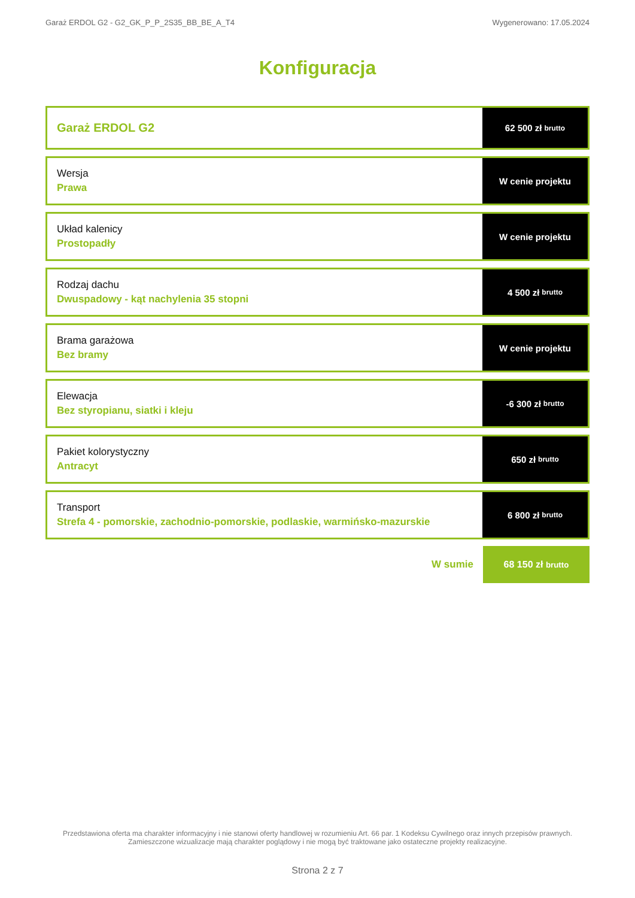Garaż ERDOL G2 - G2_GK_P_P_2S35_BB_BE_A_T4 Wygenerowano: 17.05.2024
Konfiguracja
Garaż ERDOL G2
62 500 zł brutto
Wersja
Prawa
W cenie projektu
Układ kalenicy
Prostopadły
W cenie projektu
Rodzaj dachu
Dwuspadowy - kąt nachylenia 35 stopni
4 500 zł brutto
Brama garażowa
Bez bramy
W cenie projektu
Elewacja
Bez styropianu, siatki i kleju
-6 300 zł brutto
Pakiet kolorystyczny
Antracyt
650 zł brutto
Transport
Strefa 4 - pomorskie, zachodnio-pomorskie, podlaskie, warmińsko-mazurskie
6 800 zł brutto
W sumie
68 150 zł brutto
Przedstawiona oferta ma charakter informacyjny i nie stanowi oferty handlowej w rozumieniu Art. 66 par. 1 Kodeksu Cywilnego oraz innych przepisów prawnych. Zamieszczone wizualizacje mają charakter poglądowy i nie mogą być traktowane jako ostateczne projekty realizacyjne.
Strona 2 z 7